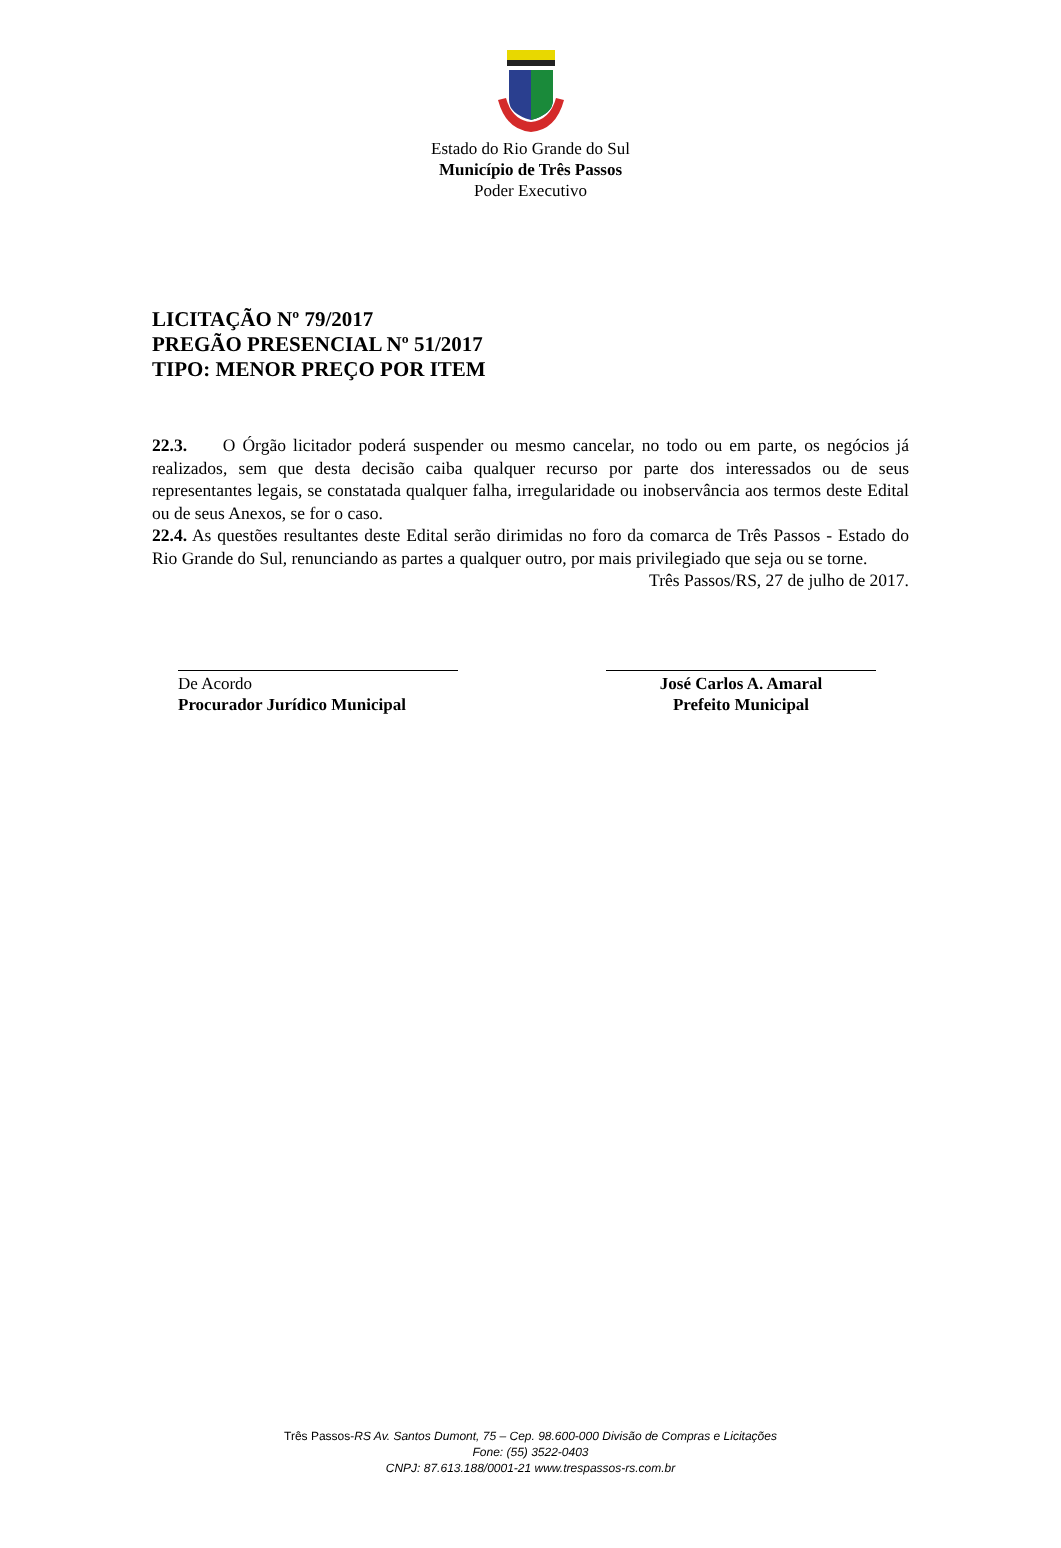Estado do Rio Grande do Sul
Município de Três Passos
Poder Executivo
LICITAÇÃO Nº 79/2017
PREGÃO PRESENCIAL Nº 51/2017
TIPO: MENOR PREÇO POR ITEM
22.3. O Órgão licitador poderá suspender ou mesmo cancelar, no todo ou em parte, os negócios já realizados, sem que desta decisão caiba qualquer recurso por parte dos interessados ou de seus representantes legais, se constatada qualquer falha, irregularidade ou inobservância aos termos deste Edital ou de seus Anexos, se for o caso.
22.4. As questões resultantes deste Edital serão dirimidas no foro da comarca de Três Passos - Estado do Rio Grande do Sul, renunciando as partes a qualquer outro, por mais privilegiado que seja ou se torne.
Três Passos/RS, 27 de julho de 2017.
De Acordo
Procurador Jurídico Municipal
José Carlos A. Amaral
Prefeito Municipal
Três Passos-RS Av. Santos Dumont, 75 – Cep. 98.600-000 Divisão de Compras e Licitações
Fone: (55) 3522-0403
CNPJ: 87.613.188/0001-21 www.trespassos-rs.com.br